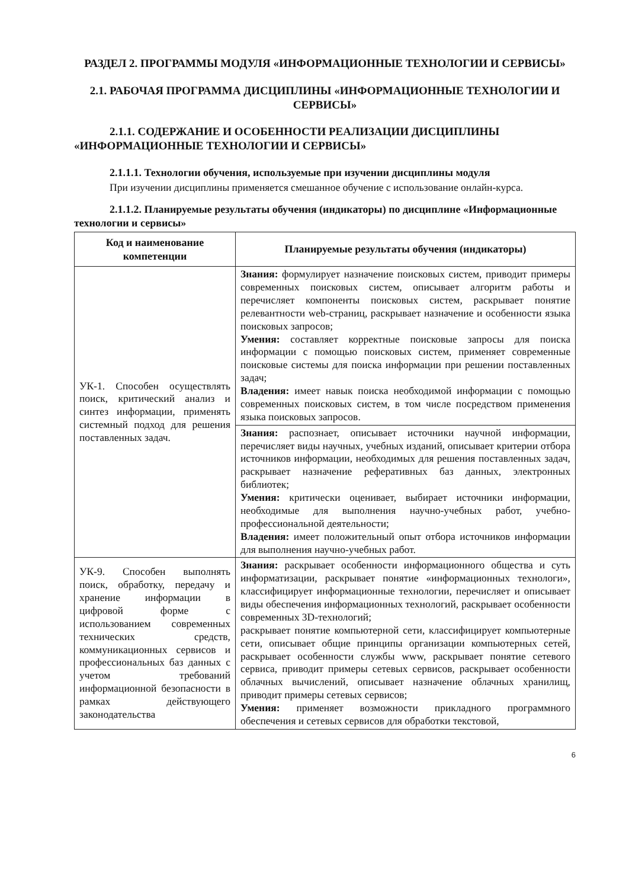РАЗДЕЛ 2. ПРОГРАММЫ МОДУЛЯ «ИНФОРМАЦИОННЫЕ ТЕХНОЛОГИИ И СЕРВИСЫ»
2.1. РАБОЧАЯ ПРОГРАММА ДИСЦИПЛИНЫ «ИНФОРМАЦИОННЫЕ ТЕХНОЛОГИИ И СЕРВИСЫ»
2.1.1. СОДЕРЖАНИЕ И ОСОБЕННОСТИ РЕАЛИЗАЦИИ ДИСЦИПЛИНЫ «ИНФОРМАЦИОННЫЕ ТЕХНОЛОГИИ И СЕРВИСЫ»
2.1.1.1. Технологии обучения, используемые при изучении дисциплины модуля
При изучении дисциплины применяется смешанное обучение с использование онлайн-курса.
2.1.1.2. Планируемые результаты обучения (индикаторы) по дисциплине «Информационные технологии и сервисы»
| Код и наименование компетенции | Планируемые результаты обучения (индикаторы) |
| --- | --- |
| УК-1. Способен осуществлять поиск, критический анализ и синтез информации, применять системный подход для решения поставленных задач. | Знания: формулирует назначение поисковых систем, приводит примеры современных поисковых систем, описывает алгоритм работы и перечисляет компоненты поисковых систем, раскрывает понятие релевантности web-страниц, раскрывает назначение и особенности языка поисковых запросов; Умения: составляет корректные поисковые запросы для поиска информации с помощью поисковых систем, применяет современные поисковые системы для поиска информации при решении поставленных задач; Владения: имеет навык поиска необходимой информации с помощью современных поисковых систем, в том числе посредством применения языка поисковых запросов. |
| | Знания: распознает, описывает источники научной информации, перечисляет виды научных, учебных изданий, описывает критерии отбора источников информации, необходимых для решения поставленных задач, раскрывает назначение реферативных баз данных, электронных библиотек; Умения: критически оценивает, выбирает источники информации, необходимые для выполнения научно-учебных работ, учебно-профессиональной деятельности; Владения: имеет положительный опыт отбора источников информации для выполнения научно-учебных работ. |
| УК-9. Способен выполнять поиск, обработку, передачу и хранение информации в цифровой форме с использованием современных технических средств, коммуникационных сервисов и профессиональных баз данных с учетом требований информационной безопасности в рамках действующего законодательства | Знания: раскрывает особенности информационного общества и суть информатизации, раскрывает понятие «информационных технологи», классифицирует информационные технологии, перечисляет и описывает виды обеспечения информационных технологий, раскрывает особенности современных 3D-технологий; раскрывает понятие компьютерной сети, классифицирует компьютерные сети, описывает общие принципы организации компьютерных сетей, раскрывает особенности службы www, раскрывает понятие сетевого сервиса, приводит примеры сетевых сервисов, раскрывает особенности облачных вычислений, описывает назначение облачных хранилищ, приводит примеры сетевых сервисов; Умения: применяет возможности прикладного программного обеспечения и сетевых сервисов для обработки текстовой, |
6